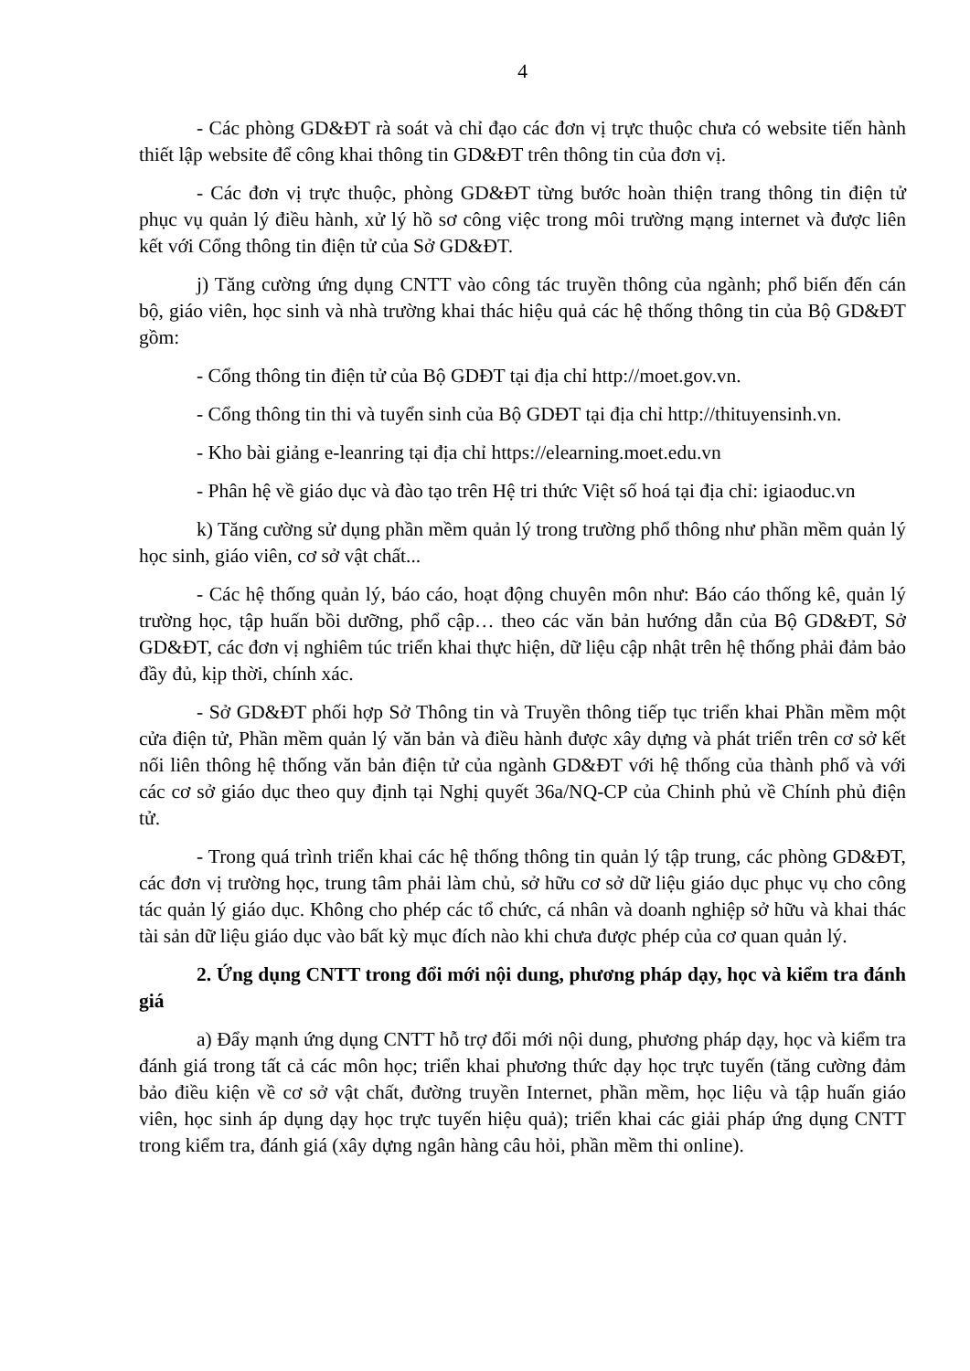4
- Các phòng GD&ĐT rà soát và chỉ đạo các đơn vị trực thuộc chưa có website tiến hành thiết lập website để công khai thông tin GD&ĐT trên thông tin của đơn vị.
- Các đơn vị trực thuộc, phòng GD&ĐT từng bước hoàn thiện trang thông tin điện tử phục vụ quản lý điều hành, xử lý hồ sơ công việc trong môi trường mạng internet và được liên kết với Cổng thông tin điện tử của Sở GD&ĐT.
j) Tăng cường ứng dụng CNTT vào công tác truyền thông của ngành; phổ biến đến cán bộ, giáo viên, học sinh và nhà trường khai thác hiệu quả các hệ thống thông tin của Bộ GD&ĐT gồm:
- Cổng thông tin điện tử của Bộ GDĐT tại địa chỉ http://moet.gov.vn.
- Cổng thông tin thi và tuyển sinh của Bộ GDĐT tại địa chỉ http://thituyensinh.vn.
- Kho bài giảng e-leanring tại địa chỉ https://elearning.moet.edu.vn
- Phân hệ về giáo dục và đào tạo trên Hệ tri thức Việt số hoá tại địa chỉ: igiaoduc.vn
k) Tăng cường sử dụng phần mềm quản lý trong trường phổ thông như phần mềm quản lý học sinh, giáo viên, cơ sở vật chất...
- Các hệ thống quản lý, báo cáo, hoạt động chuyên môn như: Báo cáo thống kê, quản lý trường học, tập huấn bồi dưỡng, phổ cập… theo các văn bản hướng dẫn của Bộ GD&ĐT, Sở GD&ĐT, các đơn vị nghiêm túc triển khai thực hiện, dữ liệu cập nhật trên hệ thống phải đảm bảo đầy đủ, kịp thời, chính xác.
- Sở GD&ĐT phối hợp Sở Thông tin và Truyền thông tiếp tục triển khai Phần mềm một cửa điện tử, Phần mềm quản lý văn bản và điều hành được xây dựng và phát triển trên cơ sở kết nối liên thông hệ thống văn bản điện tử của ngành GD&ĐT với hệ thống của thành phố và với các cơ sở giáo dục theo quy định tại Nghị quyết 36a/NQ-CP của Chinh phủ về Chính phủ điện tử.
- Trong quá trình triển khai các hệ thống thông tin quản lý tập trung, các phòng GD&ĐT, các đơn vị trường học, trung tâm phải làm chủ, sở hữu cơ sở dữ liệu giáo dục phục vụ cho công tác quản lý giáo dục. Không cho phép các tổ chức, cá nhân và doanh nghiệp sở hữu và khai thác tài sản dữ liệu giáo dục vào bất kỳ mục đích nào khi chưa được phép của cơ quan quản lý.
2. Ứng dụng CNTT trong đổi mới nội dung, phương pháp dạy, học và kiểm tra đánh giá
a) Đẩy mạnh ứng dụng CNTT hỗ trợ đổi mới nội dung, phương pháp dạy, học và kiểm tra đánh giá trong tất cả các môn học; triển khai phương thức dạy học trực tuyến (tăng cường đảm bảo điều kiện về cơ sở vật chất, đường truyền Internet, phần mềm, học liệu và tập huấn giáo viên, học sinh áp dụng dạy học trực tuyến hiệu quả); triển khai các giải pháp ứng dụng CNTT trong kiểm tra, đánh giá (xây dựng ngân hàng câu hỏi, phần mềm thi online).